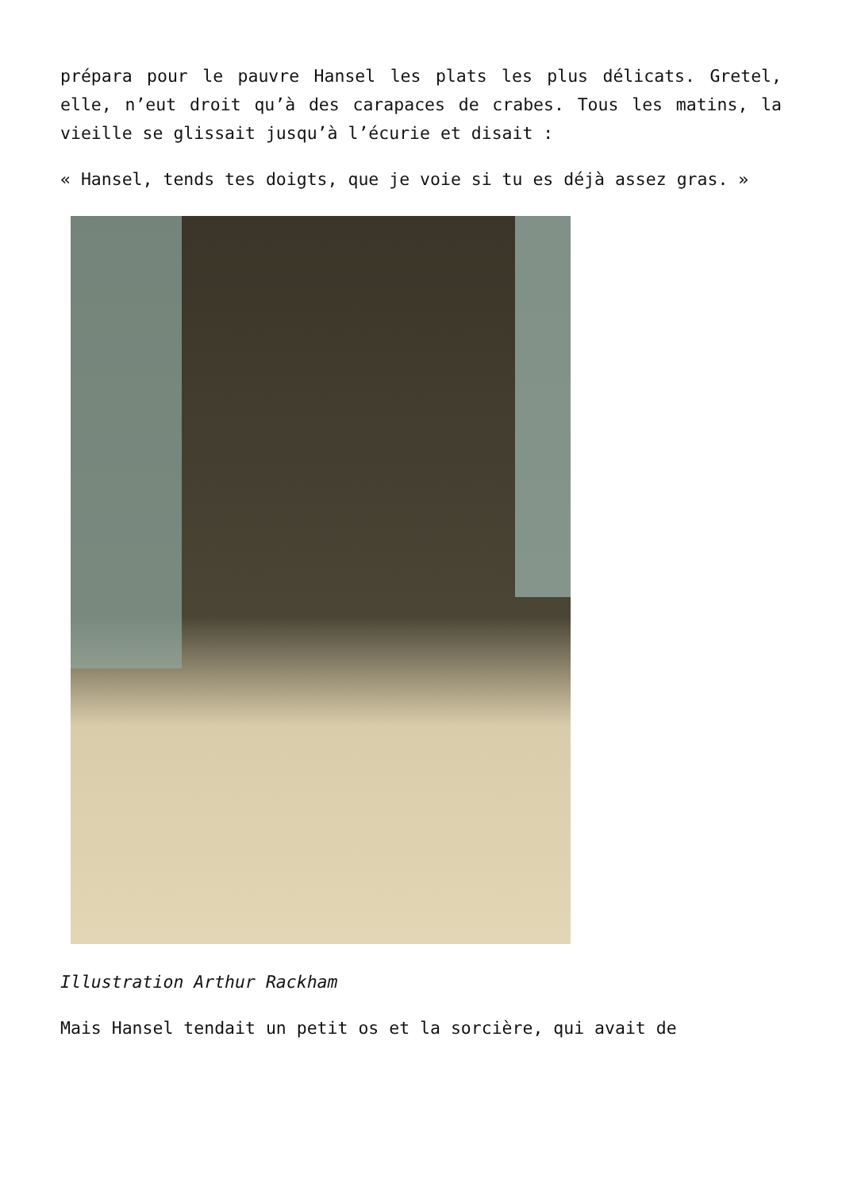prépara pour le pauvre Hansel les plats les plus délicats. Gretel, elle, n’eut droit qu’à des carapaces de crabes. Tous les matins, la vieille se glissait jusqu’à l’écurie et disait :
« Hansel, tends tes doigts, que je voie si tu es déjà assez gras. »
Illustration Arthur Rackham
Mais Hansel tendait un petit os et la sorcière, qui avait de